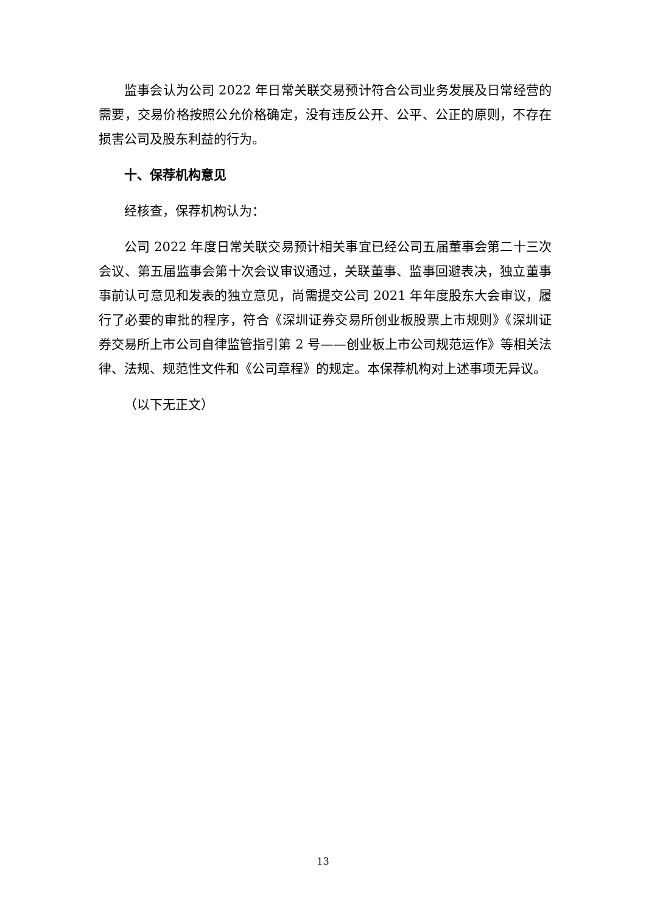监事会认为公司 2022 年日常关联交易预计符合公司业务发展及日常经营的需要，交易价格按照公允价格确定，没有违反公开、公平、公正的原则，不存在损害公司及股东利益的行为。
十、保荐机构意见
经核查，保荐机构认为：
公司 2022 年度日常关联交易预计相关事宜已经公司五届董事会第二十三次会议、第五届监事会第十次会议审议通过，关联董事、监事回避表决，独立董事事前认可意见和发表的独立意见，尚需提交公司 2021 年年度股东大会审议，履行了必要的审批的程序，符合《深圳证券交易所创业板股票上市规则》《深圳证券交易所上市公司自律监管指引第 2 号——创业板上市公司规范运作》等相关法律、法规、规范性文件和《公司章程》的规定。本保荐机构对上述事项无异议。
（以下无正文）
13